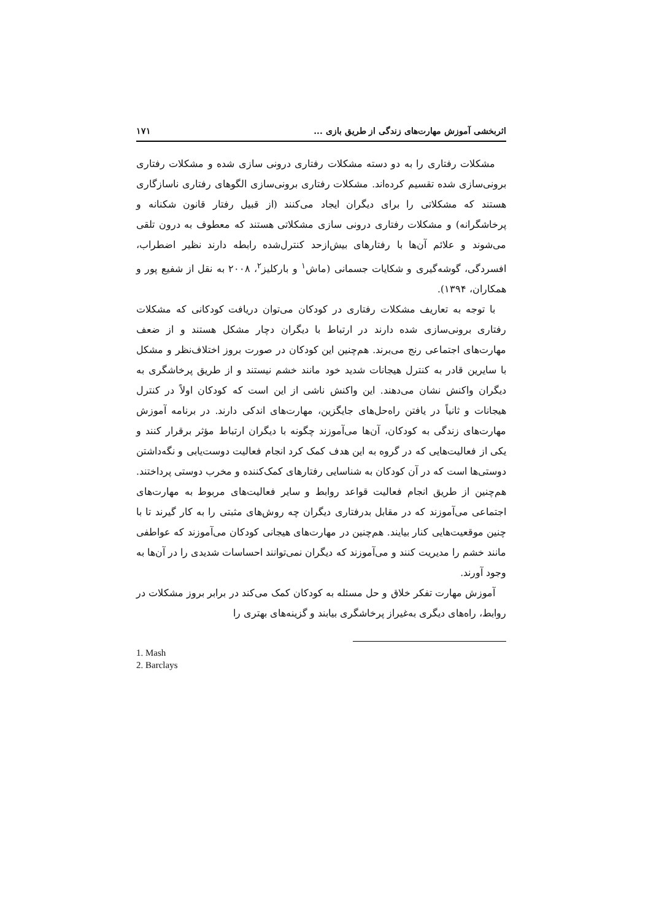اثربخشی آموزش مهارت‌های زندگی از طریق بازی ... ۱۷۱
مشکلات رفتاری را به دو دسته مشکلات رفتاری درونی سازی شده و مشکلات رفتاری برونی‌سازی شده تقسیم کرده‌اند. مشکلات رفتاری برونی‌سازی الگوهای رفتاری ناسازگاری هستند که مشکلاتی را برای دیگران ایجاد می‌کنند (از قبیل رفتار قانون شکنانه و پرخاشگرانه) و مشکلات رفتاری درونی سازی مشکلاتی هستند که معطوف به درون تلقی می‌شوند و علائم آن‌ها با رفتارهای بیش‌ازحد کنترل‌شده رابطه دارند نظیر اضطراب، افسردگی، گوشه‌گیری و شکایات جسمانی (ماش<sup>۱</sup> و بارکلیز<sup>۲</sup>، ۲۰۰۸ به نقل از شفیع پور و همکاران، ۱۳۹۴).
با توجه به تعاریف مشکلات رفتاری در کودکان می‌توان دریافت کودکانی که مشکلات رفتاری برونی‌سازی شده دارند در ارتباط با دیگران دچار مشکل هستند و از ضعف مهارت‌های اجتماعی رنج می‌برند. هم‌چنین این کودکان در صورت بروز اختلاف‌نظر و مشکل با سایرین قادر به کنترل هیجانات شدید خود مانند خشم نیستند و از طریق پرخاشگری به دیگران واکنش نشان می‌دهند. این واکنش ناشی از این است که کودکان اولاً در کنترل هیجانات و ثانیاً در یافتن راه‌حل‌های جایگزین، مهارت‌های اندکی دارند. در برنامه آموزش مهارت‌های زندگی به کودکان، آن‌ها می‌آموزند چگونه با دیگران ارتباط مؤثر برقرار کنند و یکی از فعالیت‌هایی که در گروه به این هدف کمک کرد انجام فعالیت دوست‌یابی و نگه‌داشتن دوستی‌ها است که در آن کودکان به شناسایی رفتارهای کمک‌کننده و مخرب دوستی پرداختند. هم‌چنین از طریق انجام فعالیت قواعد روابط و سایر فعالیت‌های مربوط به مهارت‌های اجتماعی می‌آموزند که در مقابل بدرفتاری دیگران چه روش‌های مثبتی را به کار گیرند تا با چنین موقعیت‌هایی کنار بیایند. هم‌چنین در مهارت‌های هیجانی کودکان می‌آموزند که عواطفی مانند خشم را مدیریت کنند و می‌آموزند که دیگران نمی‌توانند احساسات شدیدی را در آن‌ها به وجود آورند.
آموزش مهارت تفکر خلاق و حل مسئله به کودکان کمک می‌کند در برابر بروز مشکلات در روابط، راه‌های دیگری به‌غیراز پرخاشگری بیابند و گزینه‌های بهتری را
1. Mash
2. Barclays